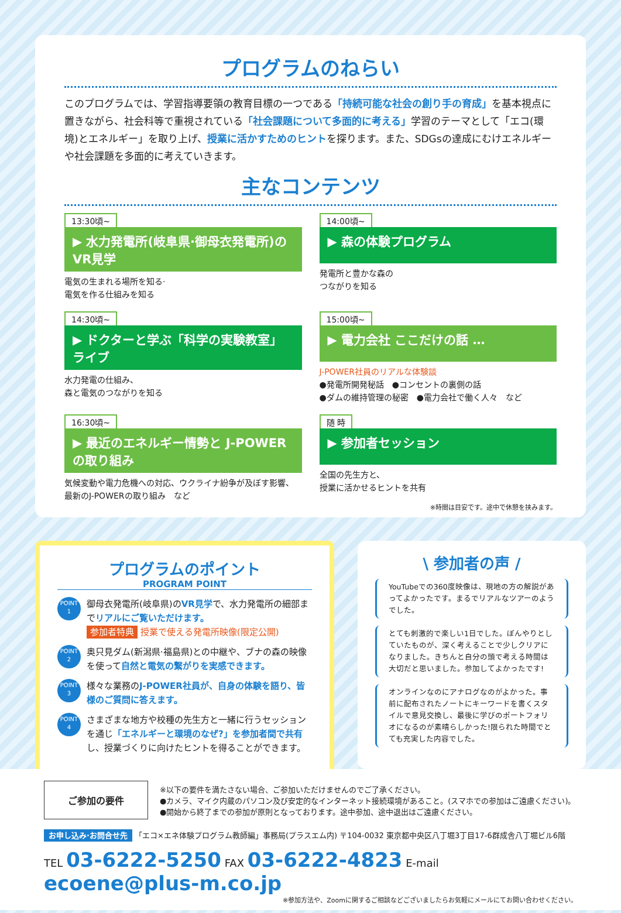プログラムのねらい
このプログラムでは、学習指導要領の教育目標の一つである「持続可能な社会の創り手の育成」を基本視点に置きながら、社会科等で重視されている「社会課題について多面的に考える」学習のテーマとして「エコ(環境)とエネルギー」を取り上げ、授業に活かすためのヒントを探ります。また、SDGsの達成にむけエネルギーや社会課題を多面的に考えていきます。
主なコンテンツ
13:30頃~
▶ 水力発電所(岐阜県·御母衣発電所)の VR見学
電気の生まれる場所を知る·
電気を作る仕組みを知る
14:00頃~
▶ 森の体験プログラム
発電所と豊かな森の
つながりを知る
14:30頃~
▶ ドクターと学ぶ「科学の実験教室」ライブ
水力発電の仕組み、
森と電気のつながりを知る
15:00頃~
▶ 電力会社 ここだけの話 …
J-POWER社員のリアルな体験談
●発電所開発秘話　●コンセントの裏側の話
●ダムの維持管理の秘密　●電力会社で働く人々　など
16:30頃~
▶ 最近のエネルギー情勢と J-POWERの取り組み
気候変動や電力危機への対応、ウクライナ紛争が及ぼす影響、
最新のJ-POWERの取り組み　など
随 時
▶ 参加者セッション
全国の先生方と、
授業に活かせるヒントを共有
※時間は目安です。途中で休憩を挟みます。
プログラムのポイント
PROGRAM POINT
POINT
1
御母衣発電所(岐阜県)のVR見学で、水力発電所の細部までリアルにご覧いただけます。
参加者特典 授業で使える発電所映像(限定公開)
POINT
2
奥只見ダム(新潟県·福島県)との中継や、ブナの森の映像を使って自然と電気の繋がりを実感できます。
POINT
3
様々な業務のJ-POWER社員が、自身の体験を語り、皆様のご質問に答えます。
POINT
4
さまざまな地方や校種の先生方と一緒に行うセッションを通じ「エネルギーと環境のなぜ?」を参加者間で共有し、授業づくりに向けたヒントを得ることができます。
\ 参加者の声 /
YouTubeでの360度映像は、現地の方の解説があってよかったです。まるでリアルなツアーのようでした。
とても刺激的で楽しい1日でした。ぼんやりとしていたものが、深く考えることで少しクリアになりました。きちんと自分の頭で考える時間は大切だと思いました。参加してよかったです!
オンラインなのにアナログなのがよかった。事前に配布されたノートにキーワードを書くスタイルで意見交換し、最後に学びのポートフォリオになるのが素晴らしかった!限られた時間でとても充実した内容でした。
ご参加の要件
※以下の要件を満たさない場合、ご参加いただけませんのでご了承ください。
●カメラ、マイク内蔵のパソコン及び安定的なインターネット接続環境があること。(スマホでの参加はご遠慮ください)。
●開始から終了までの参加が原則となっております。途中参加、途中退出はご遠慮ください。
お申し込み·お問合せ先 「エコ×エネ体験プログラム教師編」事務局(プラスエム内) 〒104-0032 東京都中央区八丁堀3丁目17-6群成舎八丁堀ビル6階
TEL 03-6222-5250 FAX 03-6222-4823 E-mail ecoene@plus-m.co.jp
※参加方法や、Zoomに関するご相談などございましたらお気軽にメールにてお問い合わせください。